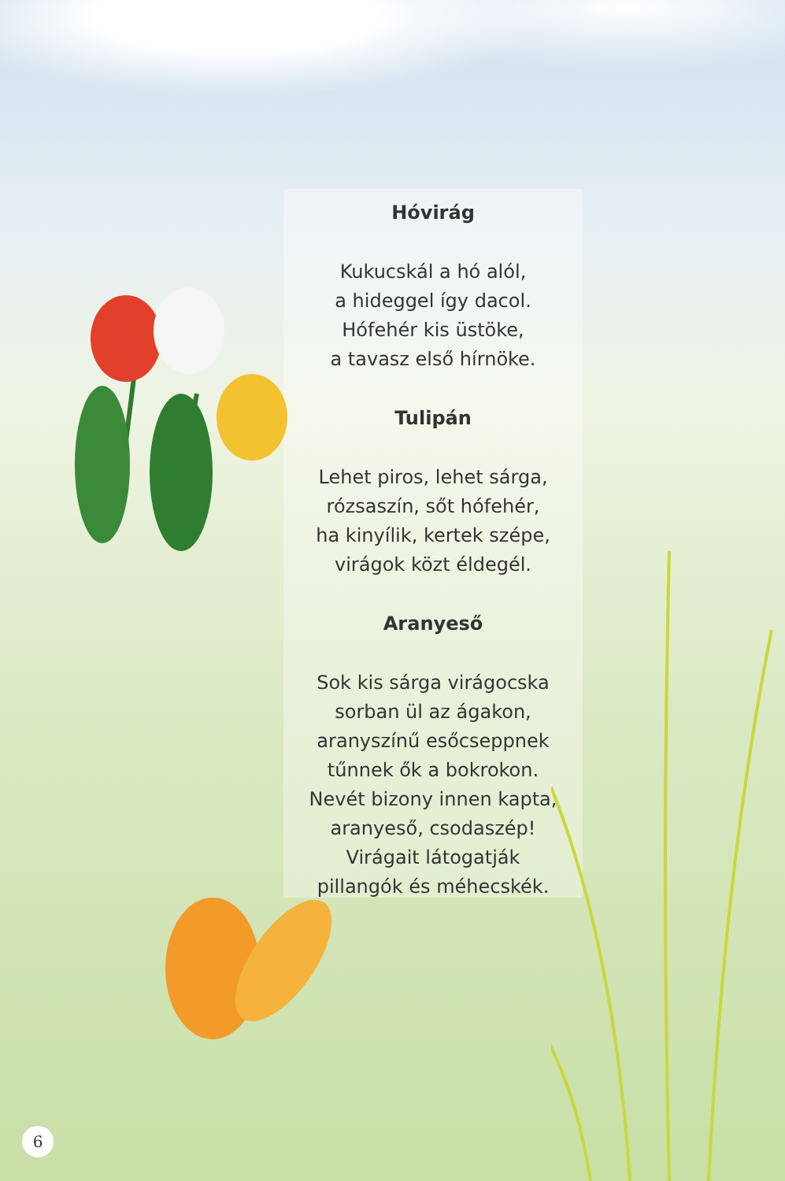Hóvirág
Kukucskál a hó alól,
a hideggel így dacol.
Hófehér kis üstöke,
a tavasz első hírnöke.
Tulipán
Lehet piros, lehet sárga,
rózsaszín, sőt hófehér,
ha kinyílik, kertek szépe,
virágok közt éldegél.
Aranyeső
Sok kis sárga virágocska
sorban ül az ágakon,
aranyszínű esőcseppnek
tűnnek ők a bokrokon.
Nevét bizony innen kapta,
aranyeső, csodaszép!
Virágait látogatják
pillangók és méhecskék.
6